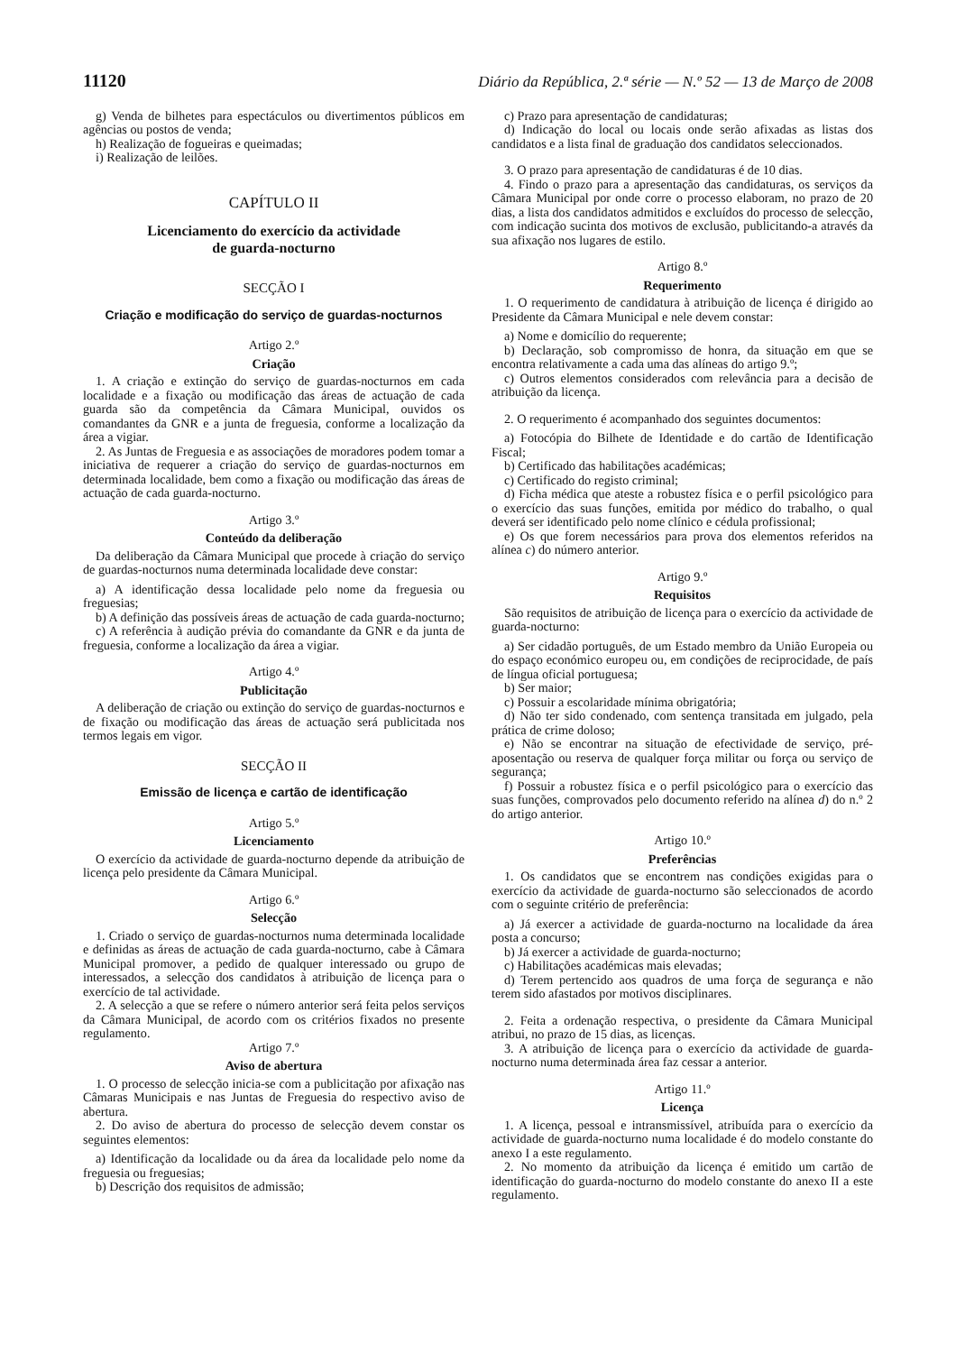11120 Diário da República, 2.ª série — N.º 52 — 13 de Março de 2008
g) Venda de bilhetes para espectáculos ou divertimentos públicos em agências ou postos de venda;
h) Realização de fogueiras e queimadas;
i) Realização de leilões.
CAPÍTULO II
Licenciamento do exercício da actividade
de guarda-nocturno
SECÇÃO I
Criação e modificação do serviço de guardas-nocturnos
Artigo 2.º
Criação
1. A criação e extinção do serviço de guardas-nocturnos em cada localidade e a fixação ou modificação das áreas de actuação de cada guarda são da competência da Câmara Municipal, ouvidos os comandantes da GNR e a junta de freguesia, conforme a localização da área a vigiar.
2. As Juntas de Freguesia e as associações de moradores podem tomar a iniciativa de requerer a criação do serviço de guardas-nocturnos em determinada localidade, bem como a fixação ou modificação das áreas de actuação de cada guarda-nocturno.
Artigo 3.º
Conteúdo da deliberação
Da deliberação da Câmara Municipal que procede à criação do serviço de guardas-nocturnos numa determinada localidade deve constar:
a) A identificação dessa localidade pelo nome da freguesia ou freguesias;
b) A definição das possíveis áreas de actuação de cada guarda-nocturno;
c) A referência à audição prévia do comandante da GNR e da junta de freguesia, conforme a localização da área a vigiar.
Artigo 4.º
Publicitação
A deliberação de criação ou extinção do serviço de guardas-nocturnos e de fixação ou modificação das áreas de actuação será publicitada nos termos legais em vigor.
SECÇÃO II
Emissão de licença e cartão de identificação
Artigo 5.º
Licenciamento
O exercício da actividade de guarda-nocturno depende da atribuição de licença pelo presidente da Câmara Municipal.
Artigo 6.º
Selecção
1. Criado o serviço de guardas-nocturnos numa determinada localidade e definidas as áreas de actuação de cada guarda-nocturno, cabe à Câmara Municipal promover, a pedido de qualquer interessado ou grupo de interessados, a selecção dos candidatos à atribuição de licença para o exercício de tal actividade.
2. A selecção a que se refere o número anterior será feita pelos serviços da Câmara Municipal, de acordo com os critérios fixados no presente regulamento.
Artigo 7.º
Aviso de abertura
1. O processo de selecção inicia-se com a publicitação por afixação nas Câmaras Municipais e nas Juntas de Freguesia do respectivo aviso de abertura.
2. Do aviso de abertura do processo de selecção devem constar os seguintes elementos:
a) Identificação da localidade ou da área da localidade pelo nome da freguesia ou freguesias;
b) Descrição dos requisitos de admissão;
c) Prazo para apresentação de candidaturas;
d) Indicação do local ou locais onde serão afixadas as listas dos candidatos e a lista final de graduação dos candidatos seleccionados.
3. O prazo para apresentação de candidaturas é de 10 dias.
4. Findo o prazo para a apresentação das candidaturas, os serviços da Câmara Municipal por onde corre o processo elaboram, no prazo de 20 dias, a lista dos candidatos admitidos e excluídos do processo de selecção, com indicação sucinta dos motivos de exclusão, publicitando-a através da sua afixação nos lugares de estilo.
Artigo 8.º
Requerimento
1. O requerimento de candidatura à atribuição de licença é dirigido ao Presidente da Câmara Municipal e nele devem constar:
a) Nome e domicílio do requerente;
b) Declaração, sob compromisso de honra, da situação em que se encontra relativamente a cada uma das alíneas do artigo 9.º;
c) Outros elementos considerados com relevância para a decisão de atribuição da licença.
2. O requerimento é acompanhado dos seguintes documentos:
a) Fotocópia do Bilhete de Identidade e do cartão de Identificação Fiscal;
b) Certificado das habilitações académicas;
c) Certificado do registo criminal;
d) Ficha médica que ateste a robustez física e o perfil psicológico para o exercício das suas funções, emitida por médico do trabalho, o qual deverá ser identificado pelo nome clínico e cédula profissional;
e) Os que forem necessários para prova dos elementos referidos na alínea c) do número anterior.
Artigo 9.º
Requisitos
São requisitos de atribuição de licença para o exercício da actividade de guarda-nocturno:
a) Ser cidadão português, de um Estado membro da União Europeia ou do espaço económico europeu ou, em condições de reciprocidade, de país de língua oficial portuguesa;
b) Ser maior;
c) Possuir a escolaridade mínima obrigatória;
d) Não ter sido condenado, com sentença transitada em julgado, pela prática de crime doloso;
e) Não se encontrar na situação de efectividade de serviço, pré-aposentação ou reserva de qualquer força militar ou força ou serviço de segurança;
f) Possuir a robustez física e o perfil psicológico para o exercício das suas funções, comprovados pelo documento referido na alínea d) do n.º 2 do artigo anterior.
Artigo 10.º
Preferências
1. Os candidatos que se encontrem nas condições exigidas para o exercício da actividade de guarda-nocturno são seleccionados de acordo com o seguinte critério de preferência:
a) Já exercer a actividade de guarda-nocturno na localidade da área posta a concurso;
b) Já exercer a actividade de guarda-nocturno;
c) Habilitações académicas mais elevadas;
d) Terem pertencido aos quadros de uma força de segurança e não terem sido afastados por motivos disciplinares.
2. Feita a ordenação respectiva, o presidente da Câmara Municipal atribui, no prazo de 15 dias, as licenças.
3. A atribuição de licença para o exercício da actividade de guarda-nocturno numa determinada área faz cessar a anterior.
Artigo 11.º
Licença
1. A licença, pessoal e intransmissível, atribuída para o exercício da actividade de guarda-nocturno numa localidade é do modelo constante do anexo I a este regulamento.
2. No momento da atribuição da licença é emitido um cartão de identificação do guarda-nocturno do modelo constante do anexo II a este regulamento.